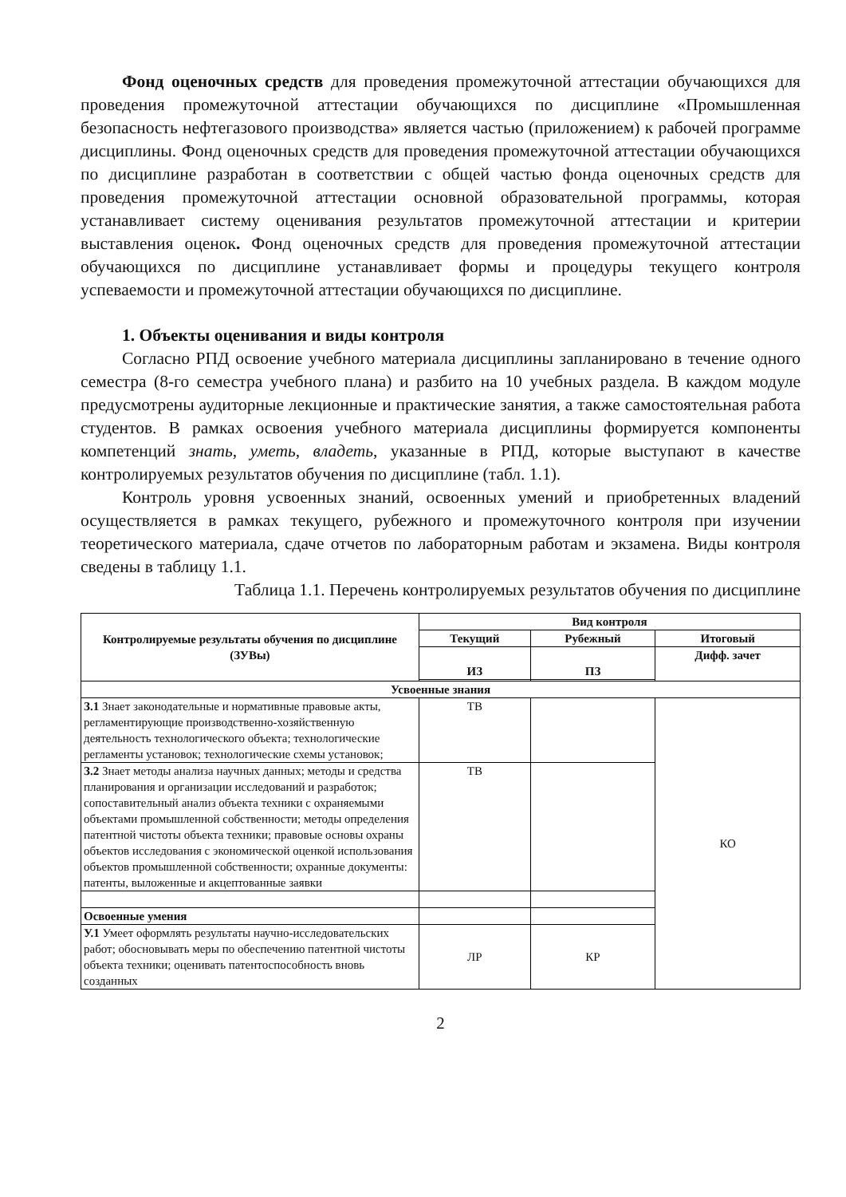Фонд оценочных средств для проведения промежуточной аттестации обучающихся для проведения промежуточной аттестации обучающихся по дисциплине «Промышленная безопасность нефтегазового производства» является частью (приложением) к рабочей программе дисциплины. Фонд оценочных средств для проведения промежуточной аттестации обучающихся по дисциплине разработан в соответствии с общей частью фонда оценочных средств для проведения промежуточной аттестации основной образовательной программы, которая устанавливает систему оценивания результатов промежуточной аттестации и критерии выставления оценок. Фонд оценочных средств для проведения промежуточной аттестации обучающихся по дисциплине устанавливает формы и процедуры текущего контроля успеваемости и промежуточной аттестации обучающихся по дисциплине.
1. Объекты оценивания и виды контроля
Согласно РПД освоение учебного материала дисциплины запланировано в течение одного семестра (8-го семестра учебного плана) и разбито на 10 учебных раздела. В каждом модуле предусмотрены аудиторные лекционные и практические занятия, а также самостоятельная работа студентов. В рамках освоения учебного материала дисциплины формируется компоненты компетенций знать, уметь, владеть, указанные в РПД, которые выступают в качестве контролируемых результатов обучения по дисциплине (табл. 1.1).
Контроль уровня усвоенных знаний, освоенных умений и приобретенных владений осуществляется в рамках текущего, рубежного и промежуточного контроля при изучении теоретического материала, сдаче отчетов по лабораторным работам и экзамена. Виды контроля сведены в таблицу 1.1.
Таблица 1.1. Перечень контролируемых результатов обучения по дисциплине
| Контролируемые результаты обучения по дисциплине (ЗУВы) | Вид контроля | | |
| --- | --- | --- | --- |
| | Текущий | Рубежный | Итоговый |
| | ИЗ | ПЗ | Дифф. зачет |
| Усвоенные знания | | | |
| З.1 Знает законодательные и нормативные правовые акты, регламентирующие производственно-хозяйственную деятельность технологического объекта; технологические регламенты установок; технологические схемы установок; | ТВ | | КО |
| З.2 Знает методы анализа научных данных; методы и средства планирования и организации исследований и разработок; сопоставительный анализ объекта техники с охраняемыми объектами промышленной собственности; методы определения патентной чистоты объекта техники; правовые основы охраны объектов исследования с экономической оценкой использования объектов промышленной собственности; охранные документы: патенты, выложенные и акцептованные заявки | ТВ | | |
| Освоенные умения | | | |
| У.1 Умеет оформлять результаты научно-исследовательских работ; обосновывать меры по обеспечению патентной чистоты объекта техники; оценивать патентоспособность вновь созданных | ЛР | КР | |
2